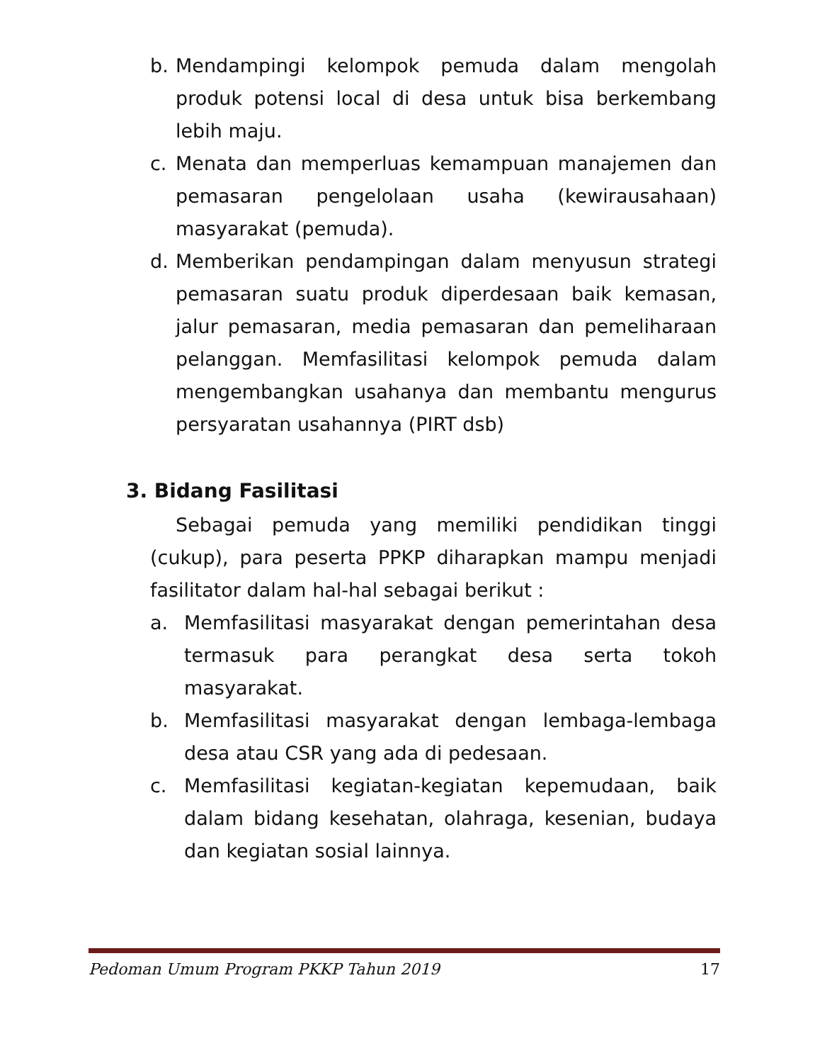b. Mendampingi kelompok pemuda dalam mengolah produk potensi local di desa untuk bisa berkembang lebih maju.
c. Menata dan memperluas kemampuan manajemen dan pemasaran pengelolaan usaha (kewirausahaan) masyarakat (pemuda).
d. Memberikan pendampingan dalam menyusun strategi pemasaran suatu produk diperdesaan baik kemasan, jalur pemasaran, media pemasaran dan pemeliharaan pelanggan. Memfasilitasi kelompok pemuda dalam mengembangkan usahanya dan membantu mengurus persyaratan usahannya (PIRT dsb)
3. Bidang Fasilitasi
Sebagai pemuda yang memiliki pendidikan tinggi (cukup), para peserta PPKP diharapkan mampu menjadi fasilitator dalam hal-hal sebagai berikut :
a. Memfasilitasi masyarakat dengan pemerintahan desa termasuk para perangkat desa serta tokoh masyarakat.
b. Memfasilitasi masyarakat dengan lembaga-lembaga desa atau CSR yang ada di pedesaan.
c. Memfasilitasi kegiatan-kegiatan kepemudaan, baik dalam bidang kesehatan, olahraga, kesenian, budaya dan kegiatan sosial lainnya.
Pedoman Umum Program PKKP Tahun 2019 17